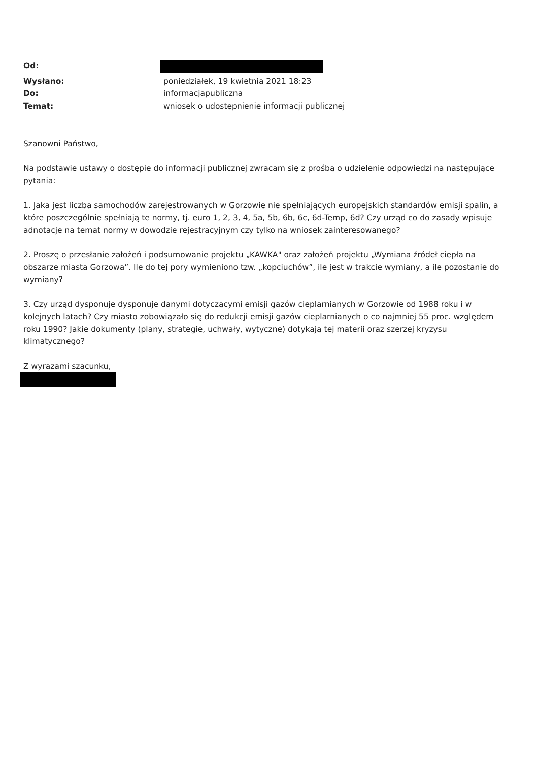Od: Wysłano: poniedziałek, 19 kwietnia 2021 18:23 Do: informacjapubliczna Temat: wniosek o udostępnienie informacji publicznej
Szanowni Państwo,
Na podstawie ustawy o dostępie do informacji publicznej zwracam się z prośbą o udzielenie odpowiedzi na następujące pytania:
1. Jaka jest liczba samochodów zarejestrowanych w Gorzowie nie spełniających europejskich standardów emisji spalin, a które poszczególnie spełniają te normy, tj. euro 1, 2, 3, 4, 5a, 5b, 6b, 6c, 6d-Temp, 6d? Czy urząd co do zasady wpisuje adnotacje na temat normy w dowodzie rejestracyjnym czy tylko na wniosek zainteresowanego?
2. Proszę o przesłanie założeń i podsumowanie projektu „KAWKA" oraz założeń projektu „Wymiana źródeł ciepła na obszarze miasta Gorzowa”. Ile do tej pory wymieniono tzw. „kopciuchów”, ile jest w trakcie wymiany, a ile pozostanie do wymiany?
3. Czy urząd dysponuje dysponuje danymi dotyczącymi emisji gazów cieplarnianych w Gorzowie od 1988 roku i w kolejnych latach? Czy miasto zobowiązało się do redukcji emisji gazów cieplarnianych o co najmniej 55 proc. względem roku 1990? Jakie dokumenty (plany, strategie, uchwały, wytyczne) dotykają tej materii oraz szerzej kryzysu klimatycznego?
Z wyrazami szacunku,